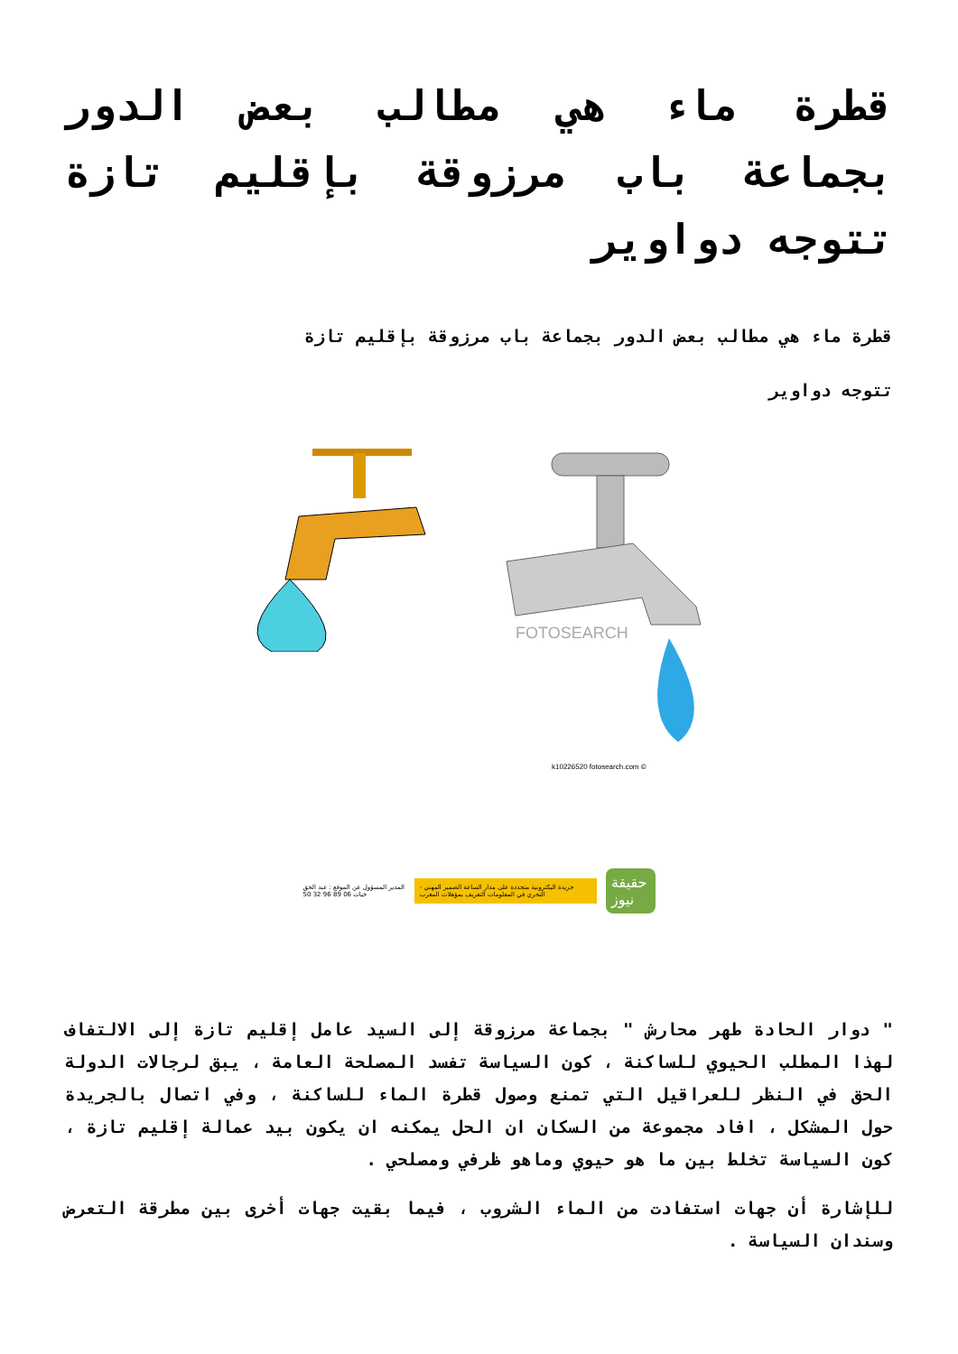قطرة ماء هي مطالب بعض الدور بجماعة باب مرزوقة بإقليم تازة تتوجه دواوير
قطرة ماء هي مطالب بعض الدور بجماعة باب مرزوقة بإقليم تازة
تتوجه دواوير
FOTOSEARCH
k10226520 fotosearch.com ©
المدير المسؤول عن الموقع : عبد الحق خيات 06 89 96 32 50 جريدة اليكترونية متجددة على مدار الساعة الضمير المهني - التحري في المعلومات التعريف بمؤهلات المغرب حقيقة نيوز
" دوار الحادة طهر محارش " بجماعة مرزوقة إلى السيد عامل إقليم تازة إلى الالتفاف لهذا المطلب الحيوي للساكنة ، كون السياسة تفسد المصلحة العامة ، يبق لرجالات الدولة الحق في النظر للعراقيل التي تمنع وصول قطرة الماء للساكنة ، وفي اتصال بالجريدة حول المشكل ، افاد مجموعة من السكان ان الحل يمكنه ان يكون بيد عمالة إقليم تازة ، كون السياسة تخلط بين ما هو حيوي وماهو ظرفي ومصلحي .
للإشارة أن جهات استفادت من الماء الشروب ، فيما بقيت جهات أخرى بين مطرقة التعرض وسندان السياسة .